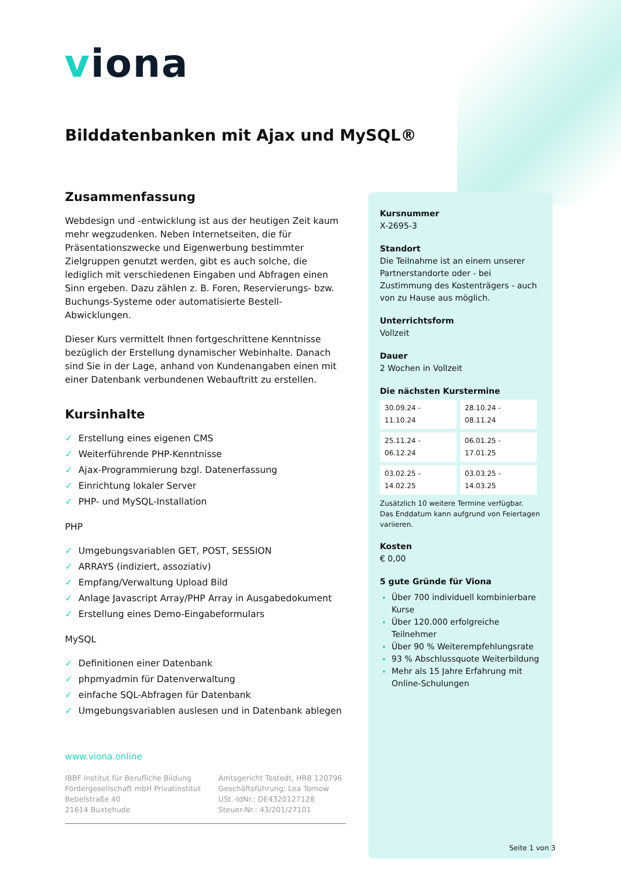viona
Bilddatenbanken mit Ajax und MySQL®
Zusammenfassung
Webdesign und -entwicklung ist aus der heutigen Zeit kaum mehr wegzudenken. Neben Internetseiten, die für Präsentationszwecke und Eigenwerbung bestimmter Zielgruppen genutzt werden, gibt es auch solche, die lediglich mit verschiedenen Eingaben und Abfragen einen Sinn ergeben. Dazu zählen z. B. Foren, Reservierungs- bzw. Buchungs-Systeme oder automatisierte Bestell-Abwicklungen.
Dieser Kurs vermittelt Ihnen fortgeschrittene Kenntnisse bezüglich der Erstellung dynamischer Webinhalte. Danach sind Sie in der Lage, anhand von Kundenangaben einen mit einer Datenbank verbundenen Webauftritt zu erstellen.
Kursinhalte
✓ Erstellung eines eigenen CMS
✓ Weiterführende PHP-Kenntnisse
✓ Ajax-Programmierung bzgl. Datenerfassung
✓ Einrichtung lokaler Server
✓ PHP- und MySQL-Installation
PHP
✓ Umgebungsvariablen GET, POST, SESSION
✓ ARRAYS (indiziert, assoziativ)
✓ Empfang/Verwaltung Upload Bild
✓ Anlage Javascript Array/PHP Array in Ausgabedokument
✓ Erstellung eines Demo-Eingabeformulars
MySQL
✓ Definitionen einer Datenbank
✓ phpmyadmin für Datenverwaltung
✓ einfache SQL-Abfragen für Datenbank
✓ Umgebungsvariablen auslesen und in Datenbank ablegen
Kursnummer
X-2695-3
Standort
Die Teilnahme ist an einem unserer Partnerstandorte oder - bei Zustimmung des Kostenträgers - auch von zu Hause aus möglich.
Unterrichtsform
Vollzeit
Dauer
2 Wochen in Vollzeit
Die nächsten Kurstermine
| 30.09.24 - 11.10.24 | 28.10.24 - 08.11.24 |
| 25.11.24 - 06.12.24 | 06.01.25 - 17.01.25 |
| 03.02.25 - 14.02.25 | 03.03.25 - 14.03.25 |
Zusätzlich 10 weitere Termine verfügbar.
Das Enddatum kann aufgrund von Feiertagen variieren.
Kosten
€ 0,00
5 gute Gründe für Viona
Über 700 individuell kombinierbare Kurse
Über 120.000 erfolgreiche Teilnehmer
Über 90 % Weiterempfehlungsrate
93 % Abschlussquote Weiterbildung
Mehr als 15 Jahre Erfahrung mit Online-Schulungen
www.viona.online
IBBF Institut für Berufliche Bildung
Fördergesellschaft mbH Privatinstitut
Bebelstraße 40
21614 Buxtehude
Amtsgericht Tostedt, HRB 120796
Geschäftsführung: Lea Tornow
USt.-IdNr.: DE4320127128
Steuer-Nr.: 43/201/27101
Seite 1 von 3